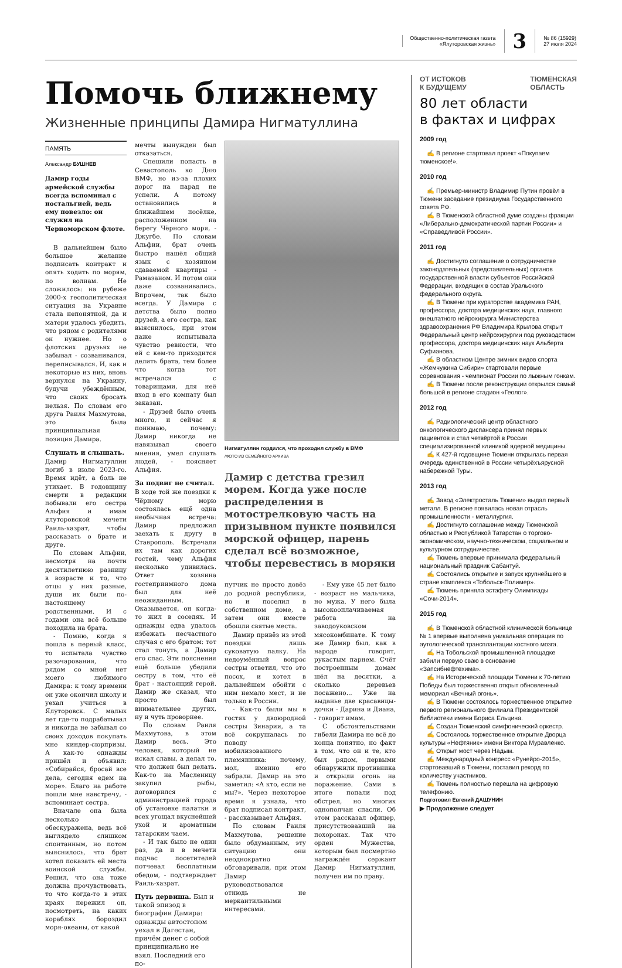Общественно-политическая газета
«Ялуторовская жизнь»
3
№ 86 (15929)
27 июля 2024
Помочь ближнему
Жизненные принципы Дамира Нигматуллина
ПАМЯТЬ
Александр БУШНЕВ
Дамир годы армейской службы всегда вспоминал с ностальгией, ведь ему повезло: он служил на Черноморском флоте.
В дальнейшем было большое желание подписать контракт и опять ходить по морям, по волнам. Не сложилось: на рубеже 2000-х геополитическая ситуация на Украине стала непонятной, да и матери удалось убедить, что рядом с родителями он нужнее. Но о флотских друзьях не забывал - созванивался, переписывался. И, как и некоторые из них, вновь вернулся на Украину, будучи убеждённым, что своих бросать нельзя. По словам его друга Раиля Махмутова, это была принципиальная позиция Дамира.
Слушать и слышать.
Дамир Нигматуллин погиб в июле 2023-го. Время идёт, а боль не утихает. В годовщину смерти в редакции побывали его сестра Альфия и имам ялуторовской мечети Раиль-хазрат, чтобы рассказать о брате и друге.
По словам Альфии, несмотря на почти десятилетнюю разницу в возрасте и то, что отцы у них разные, души их были по-настоящему родственными. И с годами она всё больше походила на брата.
- Помню, когда я пошла в первый класс, то испытала чувство разочарования, что рядом со мной нет моего любимого Дамира: к тому времени он уже окончил школу и уехал учиться в Ялуторовск. С малых лет где-то подрабатывал и никогда не забывал со своих доходов покупать мне киндер-сюрпризы. А как-то однажды пришёл и объявил: «Собирайся, бросай все дела, сегодня едем на море». Благо на работе пошли мне навстречу, - вспоминает сестра.
Вначале она была несколько обескуражена, ведь всё выглядело слишком спонтанным, но потом выяснилось, что брат хотел показать ей места воинской службы. Решил, что она тоже должна прочувствовать, то что когда-то в этих краях пережил он, посмотреть, на каких кораблях бороздил моря-океаны, от какой
мечты вынужден был отказаться.
Спешили попасть в Севастополь ко Дню ВМФ, но из-за плохих дорог на парад не успели. А потому остановились в ближайшем посёлке, расположенном на берегу Чёрного моря, - Джугбе. По словам Альфии, брат очень быстро нашёл общий язык с хозяином сдаваемой квартиры - Рамазаном. И потом они даже созванивались. Впрочем, так было всегда. У Дамира с детства было полно друзей, а его сестра, как выяснилось, при этом даже испытывала чувство ревности, что ей с кем-то приходится делить брата, тем более что когда тот встречался с товарищами, для неё вход в его комнату был заказан.
- Друзей было очень много, и сейчас я понимаю, почему: Дамир никогда не навязывал своего мнения, умел слушать людей, - поясняет Альфия.
За подвиг не считал.
В ходе той же поездки к Чёрному морю состоялась ещё одна необычная встреча: Дамир предложил заехать к другу в Ставрополь. Встречали их там как дорогих гостей, чему Альфия несколько удивилась. Ответ хозяина гостеприимного дома был для неё неожиданным. Оказывается, он когда-то жил в соседях. И однажды едва удалось избежать несчастного случая с его братом: тот стал тонуть, а Дамир его спас. Эти пояснения ещё больше убедили сестру в том, что её брат - настоящий герой. Дамир же сказал, что просто был внимательнее других, ну и чуть проворнее.
По словам Раиля Махмутова, в этом Дамир весь. Это человек, который не искал славы, а делал то, что должен был делать. Как-то на Масленицу закупил рыбы, договорился с администрацией города об установке палатки и всех угощал вкуснейшей ухой и ароматным татарским чаем.
- И так было не один раз, да и в мечети подчас посетителей потчевал бесплатным обедом, - подтверждает Раиль-хазрат.
Путь дервиша. Был и такой эпизод в биографии Дамира: однажды автостопом уехал в Дагестан, причём денег с собой принципиально не взял. Последний его по-
Нигматуллин гордился, что проходил службу в ВМФ
/ФОТО ИЗ СЕМЕЙНОГО АРХИВА
Дамир с детства грезил морем. Когда уже после распределения в мотострелковую часть на призывном пункте появился морской офицер, парень сделал всё возможное, чтобы перевестись в моряки
путчик не просто довёз до родной республики, но и поселил в собственном доме, а затем они вместе обошли святые места.
Дамир привёз из этой поездки лишь суковатую палку. На недоумённый вопрос сестры ответил, что это посох, и хотел в дальнейшем обойти с ним немало мест, и не только в России.
- Как-то были мы в гостях у двоюродной сестры Зинарии, а та всё сокрушалась по поводу мобилизованного племянника: почему, мол, именно его забрали. Дамир на это заметил: «А кто, если не мы?». Через некоторое время я узнала, что брат подписал контракт, - рассказывает Альфия.
По словам Раиля Махмутова, решение было обдуманным, эту ситуацию они неоднократно обговаривали, при этом Дамир руководствовался отнюдь не меркантильными интересами.
- Ему уже 45 лет было - возраст не мальчика, но мужа. У него была высокооплачиваемая работа на заводоуковском мясокомбинате. К тому же Дамир был, как в народе говорят, рукастым парнем. Счёт построенным домам шёл на десятки, а сколько деревьев посажено... Уже на выданье две красавицы-дочки - Дарина и Диана, - говорит имам.
С обстоятельствами гибели Дамира не всё до конца понятно, но факт в том, что он и те, кто был рядом, первыми обнаружили противника и открыли огонь на поражение. Сами в итоге попали под обстрел, но многих однополчан спасли. Об этом рассказал офицер, присутствовавший на похоронах. Так что орден Мужества, которым был посмертно награждён сержант Дамир Нигматуллин, получен им по праву.
ОТ ИСТОКОВ
К БУДУЩЕМУ ТЮМЕНСКАЯ
ОБЛАСТЬ
80 лет области
в фактах и цифрах
2009 год
✍ В регионе стартовал проект «Покупаем тюменское!».
2010 год
✍ Премьер-министр Владимир Путин провёл в Тюмени заседание президиума Государственного совета РФ.
✍ В Тюменской областной думе созданы фракции «Либерально-демократической партии России» и «Справедливой России».
2011 год
✍ Достигнуто соглашение о сотрудничестве законодательных (представительных) органов государственной власти субъектов Российской Федерации, входящих в состав Уральского федерального округа.
✍ В Тюмени при кураторстве академика РАН, профессора, доктора медицинских наук, главного внештатного нейрохирурга Министерства здравоохранения РФ Владимира Крылова открыт Федеральный центр нейрохирургии под руководством профессора, доктора медицинских наук Альберта Суфианова.
✍ В областном Центре зимних видов спорта «Жемчужина Сибири» стартовали первые соревнования - чемпионат России по лыжным гонкам.
✍ В Тюмени после реконструкции открылся самый большой в регионе стадион «Геолог».
2012 год
✍ Радиологический центр областного онкологического диспансера принял первых пациентов и стал четвёртой в России специализированной клиникой ядерной медицины.
✍ К 427-й годовщине Тюмени открылась первая очередь единственной в России четырёхъярусной набережной Туры.
2013 год
✍ Завод «Электросталь Тюмени» выдал первый металл. В регионе появилась новая отрасль промышленности - металлургия.
✍ Достигнуто соглашение между Тюменской областью и Республикой Татарстан о торгово-экономическом, научно-техническом, социальном и культурном сотрудничестве.
✍ Тюмень впервые принимала федеральный национальный праздник Сабантуй.
✍ Состоялись открытие и запуск крупнейшего в стране комплекса «Тобольск-Полимер».
✍ Тюмень приняла эстафету Олимпиады «Сочи-2014».
2015 год
✍ В Тюменской областной клинической больнице № 1 впервые выполнена уникальная операция по аутологической трансплантации костного мозга.
✍ На Тобольской промышленной площадке забили первую сваю в основание «Запсибнефтехима».
✍ На Исторической площади Тюмени к 70-летию Победы был торжественно открыт обновленный мемориал «Вечный огонь».
✍ В Тюмени состоялось торжественное открытие первого регионального филиала Президентской библиотеки имени Бориса Ельцина.
✍ Создан Тюменский симфонический оркестр.
✍ Состоялось торжественное открытие Дворца культуры «Нефтяник» имени Виктора Муравленко.
✍ Открыт мост через Надым.
✍ Международный конгресс «Рунейро-2015», стартовавший в Тюмени, поставил рекорд по количеству участников.
✍ Тюмень полностью перешла на цифровую телефонию.
Подготовил Евгений ДАШУНИН
▶ Продолжение следует